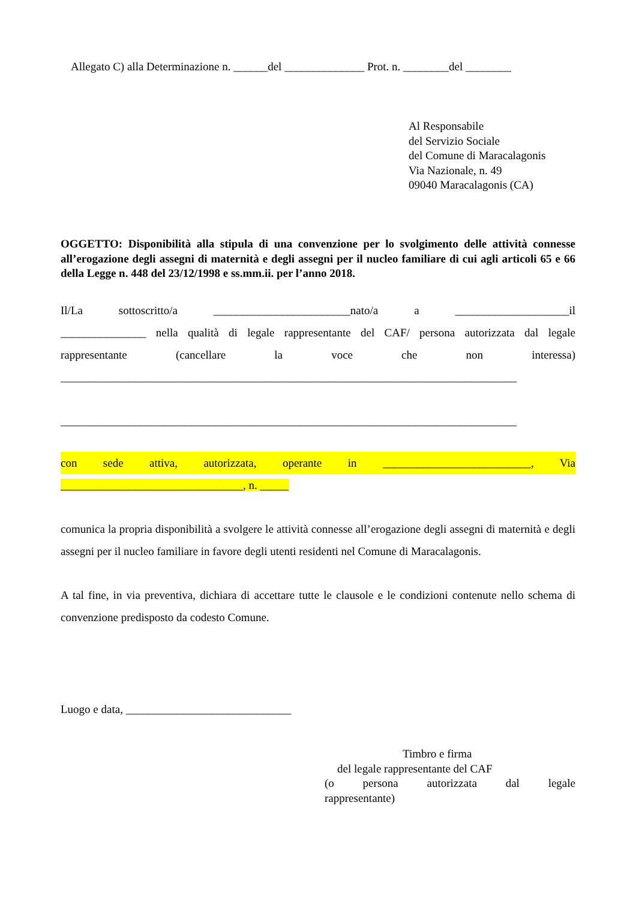Allegato C) alla Determinazione n. ______del ______________ Prot. n. ________del ________
Al Responsabile
del Servizio Sociale
del Comune di Maracalagonis
Via Nazionale, n. 49
09040 Maracalagonis (CA)
OGGETTO: Disponibilità alla stipula di una convenzione per lo svolgimento delle attività connesse all’erogazione degli assegni di maternità e degli assegni per il nucleo familiare di cui agli articoli 65 e 66 della Legge n. 448 del 23/12/1998 e ss.mm.ii. per l’anno 2018.
Il/La sottoscritto/a ________________________nato/a a ____________________il
_______________ nella qualità di legale rappresentante del CAF/ persona autorizzata dal legale
rappresentante (cancellare la voce che non interessa)
________________________________________________________________________________
________________________________________________________________________________
con sede attiva, autorizzata, operante in __________________________, Via
________________________________, n. _____
comunica la propria disponibilità a svolgere le attività connesse all’erogazione degli assegni di maternità e degli assegni per il nucleo familiare in favore degli utenti residenti nel Comune di Maracalagonis.
A tal fine, in via preventiva, dichiara di accettare tutte le clausole e le condizioni contenute nello schema di convenzione predisposto da codesto Comune.
Luogo e data, _____________________________
Timbro e firma
del legale rappresentante del CAF
(o persona autorizzata dal legale
rappresentante)